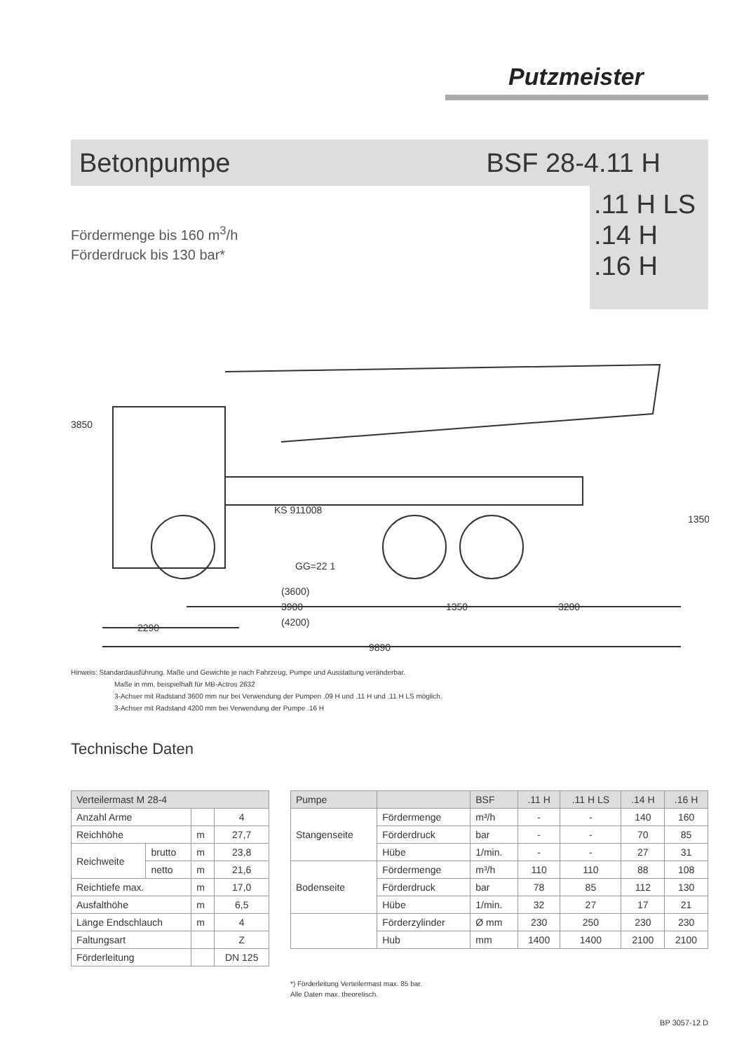Putzmeister
Betonpumpe BSF 28-4.11 H
.11 H LS
.14 H
.16 H
Fördermenge bis 160 m<sup>3</sup>/h
Förderdruck bis 130 bar*
3850
1350
KS 911008
GG=22 1
(3600)
3900
(4200)
1350
3200
2290
9890
Hinweis: Standardausführung. Maße und Gewichte je nach Fahrzeug, Pumpe und Ausstattung veränderbar.
Maße in mm, beispielhaft für MB-Actros 2632
3-Achser mit Radstand 3600 mm nur bei Verwendung der Pumpen .09 H und .11 H und .11 H LS möglich.
3-Achser mit Radstand 4200 mm bei Verwendung der Pumpe .16 H
Technische Daten
| Verteilermast M 28-4 | | | |
| --- | --- | --- | --- |
| Anzahl Arme | | | 4 |
| Reichhöhe | | m | 27,7 |
| Reichweite | brutto | m | 23,8 |
| | netto | m | 21,6 |
| Reichtiefe max. | | m | 17,0 |
| Ausfalthöhe | | m | 6,5 |
| Länge Endschlauch | | m | 4 |
| Faltungsart | | | Z |
| Förderleitung | | | DN 125 |
| Pumpe | | BSF | .11 H | .11 H LS | .14 H | .16 H |
| --- | --- | --- | --- | --- | --- | --- |
| Stangenseite | Fördermenge | m³/h | - | - | 140 | 160 |
| | Förderdruck | bar | - | - | 70 | 85 |
| | Hübe | 1/min. | - | - | 27 | 31 |
| Bodenseite | Fördermenge | m³/h | 110 | 110 | 88 | 108 |
| | Förderdruck | bar | 78 | 85 | 112 | 130 |
| | Hübe | 1/min. | 32 | 27 | 17 | 21 |
| | Förderzylinder | Ø mm | 230 | 250 | 230 | 230 |
| | Hub | mm | 1400 | 1400 | 2100 | 2100 |
*) Förderleitung Verteilermast max. 85 bar.
Alle Daten max. theoretisch.
BP 3057-12 D